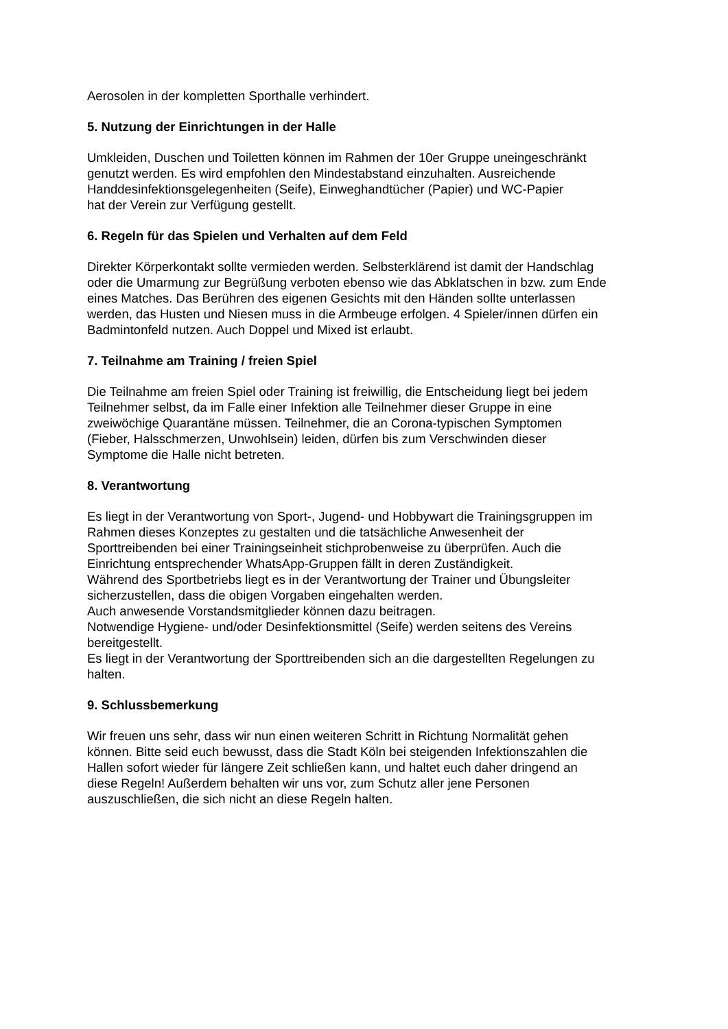Aerosolen in der kompletten Sporthalle verhindert.
5. Nutzung der Einrichtungen in der Halle
Umkleiden, Duschen und Toiletten können im Rahmen der 10er Gruppe uneingeschränkt
genutzt werden. Es wird empfohlen den Mindestabstand einzuhalten. Ausreichende
Handdesinfektionsgelegenheiten (Seife), Einweghandtücher (Papier) und WC-Papier
hat der Verein zur Verfügung gestellt.
6. Regeln für das Spielen und Verhalten auf dem Feld
Direkter Körperkontakt sollte vermieden werden. Selbsterklärend ist damit der Handschlag
oder die Umarmung zur Begrüßung verboten ebenso wie das Abklatschen in bzw. zum Ende
eines Matches. Das Berühren des eigenen Gesichts mit den Händen sollte unterlassen
werden, das Husten und Niesen muss in die Armbeuge erfolgen. 4 Spieler/innen dürfen ein
Badmintonfeld nutzen. Auch Doppel und Mixed ist erlaubt.
7. Teilnahme am Training / freien Spiel
Die Teilnahme am freien Spiel oder Training ist freiwillig, die Entscheidung liegt bei jedem
Teilnehmer selbst, da im Falle einer Infektion alle Teilnehmer dieser Gruppe in eine
zweiwöchige Quarantäne müssen. Teilnehmer, die an Corona-typischen Symptomen
(Fieber, Halsschmerzen, Unwohlsein) leiden, dürfen bis zum Verschwinden dieser
Symptome die Halle nicht betreten.
8. Verantwortung
Es liegt in der Verantwortung von Sport-, Jugend- und Hobbywart die Trainingsgruppen im
Rahmen dieses Konzeptes zu gestalten und die tatsächliche Anwesenheit der
Sporttreibenden bei einer Trainingseinheit stichprobenweise zu überprüfen. Auch die
Einrichtung entsprechender WhatsApp-Gruppen fällt in deren Zuständigkeit.
Während des Sportbetriebs liegt es in der Verantwortung der Trainer und Übungsleiter
sicherzustellen, dass die obigen Vorgaben eingehalten werden.
Auch anwesende Vorstandsmitglieder können dazu beitragen.
Notwendige Hygiene- und/oder Desinfektionsmittel (Seife) werden seitens des Vereins
bereitgestellt.
Es liegt in der Verantwortung der Sporttreibenden sich an die dargestellten Regelungen zu
halten.
9. Schlussbemerkung
Wir freuen uns sehr, dass wir nun einen weiteren Schritt in Richtung Normalität gehen
können. Bitte seid euch bewusst, dass die Stadt Köln bei steigenden Infektionszahlen die
Hallen sofort wieder für längere Zeit schließen kann, und haltet euch daher dringend an
diese Regeln! Außerdem behalten wir uns vor, zum Schutz aller jene Personen
auszuschließen, die sich nicht an diese Regeln halten.